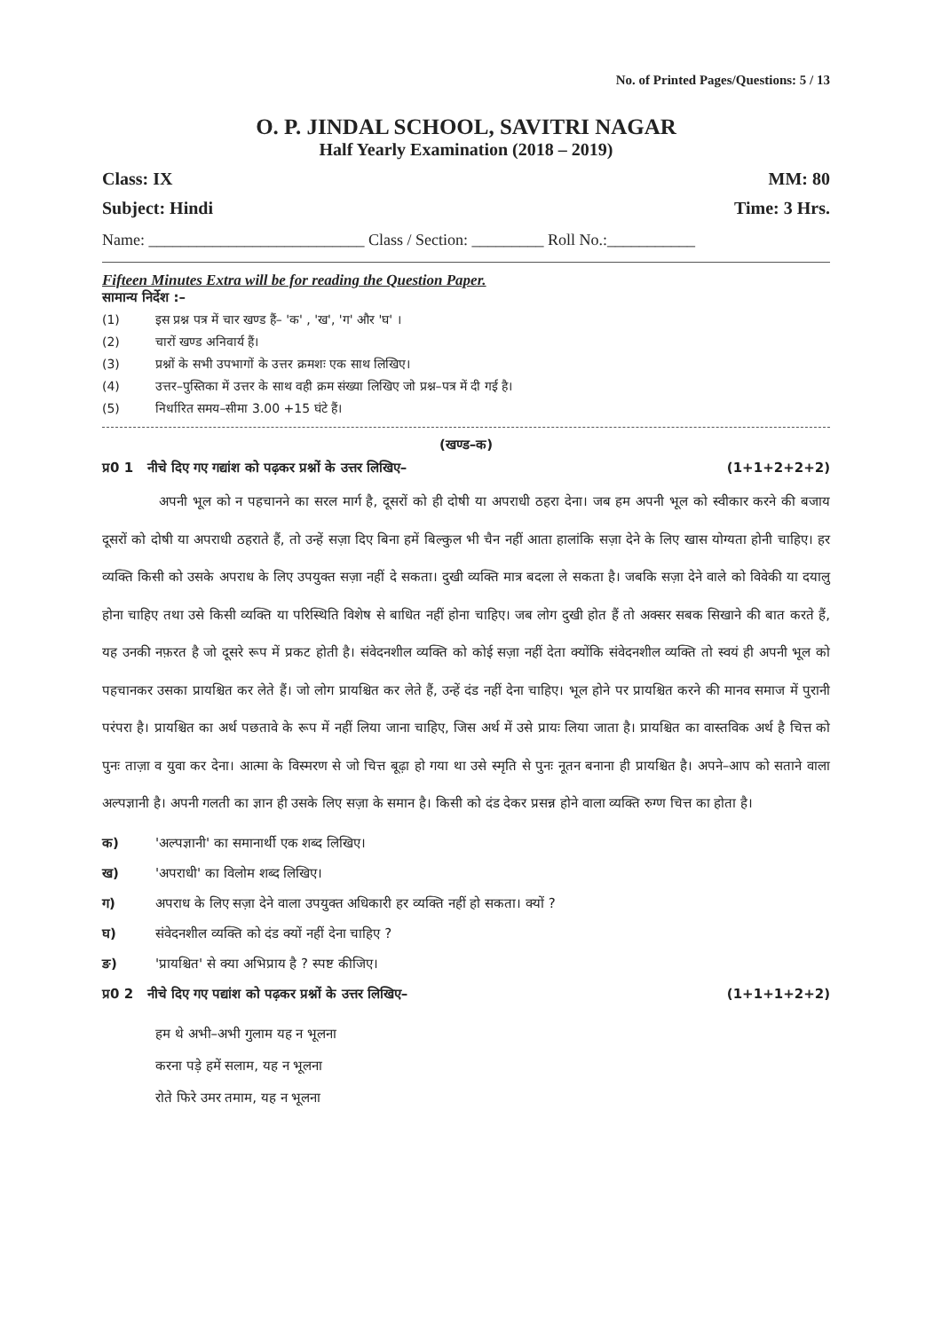No. of Printed Pages/Questions: 5 / 13
O. P. JINDAL SCHOOL, SAVITRI NAGAR
Half Yearly Examination (2018 – 2019)
Class: IX MM: 80
Subject: Hindi Time: 3 Hrs.
Name: ___________________________ Class / Section: _________ Roll No.:___________
Fifteen Minutes Extra will be for reading the Question Paper.
सामान्य निर्देश :–
(1) इस प्रश्न पत्र में चार खण्ड हैं– 'क' , 'ख', 'ग' और 'घ' ।
(2) चारों खण्ड अनिवार्य हैं।
(3) प्रश्नों के सभी उपभागों के उत्तर क्रमशः एक साथ लिखिए।
(4) उत्तर–पुस्तिका में उत्तर के साथ वही क्रम संख्या लिखिए जो प्रश्न–पत्र में दी गई है।
(5) निर्धारित समय–सीमा 3.00 +15 घंटे हैं।
(खण्ड–क)
प्र0 1 नीचे दिए गए गद्यांश को पढ़कर प्रश्नों के उत्तर लिखिए– (1+1+2+2+2)
अपनी भूल को न पहचानने का सरल मार्ग है, दूसरों को ही दोषी या अपराधी ठहरा देना। जब हम अपनी भूल को स्वीकार करने की बजाय दूसरों को दोषी या अपराधी ठहराते हैं, तो उन्हें सज़ा दिए बिना हमें बिल्कुल भी चैन नहीं आता हालांकि सज़ा देने के लिए खास योग्यता होनी चाहिए। हर व्यक्ति किसी को उसके अपराध के लिए उपयुक्त सज़ा नहीं दे सकता। दुखी व्यक्ति मात्र बदला ले सकता है। जबकि सज़ा देने वाले को विवेकी या दयालु होना चाहिए तथा उसे किसी व्यक्ति या परिस्थिति विशेष से बाधित नहीं होना चाहिए। जब लोग दुखी होत हैं तो अक्सर सबक सिखाने की बात करते हैं, यह उनकी नफ़रत है जो दूसरे रूप में प्रकट होती है। संवेदनशील व्यक्ति को कोई सज़ा नहीं देता क्योंकि संवेदनशील व्यक्ति तो स्वयं ही अपनी भूल को पहचानकर उसका प्रायश्चित कर लेते हैं। जो लोग प्रायश्चित कर लेते हैं, उन्हें दंड नहीं देना चाहिए। भूल होने पर प्रायश्चित करने की मानव समाज में पुरानी परंपरा है। प्रायश्चित का अर्थ पछतावे के रूप में नहीं लिया जाना चाहिए, जिस अर्थ में उसे प्रायः लिया जाता है। प्रायश्चित का वास्तविक अर्थ है चित्त को पुनः ताज़ा व युवा कर देना। आत्मा के विस्मरण से जो चित्त बूढ़ा हो गया था उसे स्मृति से पुनः नूतन बनाना ही प्रायश्चित है। अपने–आप को सताने वाला अल्पज्ञानी है। अपनी गलती का ज्ञान ही उसके लिए सज़ा के समान है। किसी को दंड देकर प्रसन्न होने वाला व्यक्ति रुग्ण चित्त का होता है।
क) 'अल्पज्ञानी' का समानार्थी एक शब्द लिखिए।
ख) 'अपराधी' का विलोम शब्द लिखिए।
ग) अपराध के लिए सज़ा देने वाला उपयुक्त अधिकारी हर व्यक्ति नहीं हो सकता। क्यों ?
घ) संवेदनशील व्यक्ति को दंड क्यों नहीं देना चाहिए ?
ङ) 'प्रायश्चित' से क्या अभिप्राय है ? स्पष्ट कीजिए।
प्र0 2 नीचे दिए गए पद्यांश को पढ़कर प्रश्नों के उत्तर लिखिए– (1+1+1+2+2)
हम थे अभी–अभी गुलाम यह न भूलना
करना पड़े हमें सलाम, यह न भूलना
रोते फिरे उमर तमाम, यह न भूलना